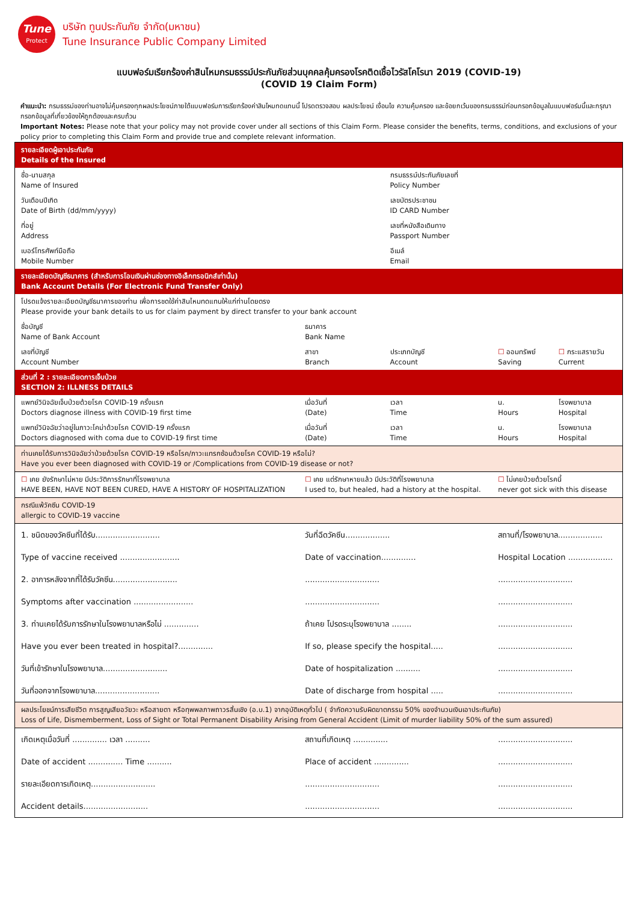Tune
Protect
บริษัท ทูนประกันภัย จำกัด(มหาชน)
Tune Insurance Public Company Limited
แบบฟอร์มเรียกร้องค่าสินไหมกรมธรรม์ประกันภัยส่วนบุคคลคุ้มครองโรคติดเชื้อไวรัสโคโรนา 2019 (COVID-19)
(COVID 19 Claim Form)
คำแนะนำ: กรมธรรม์ของท่านอาจไม่คุ้มครองทุกผลประโยชน์ภายใต้แบบฟอร์มการเรียกร้องค่าสินไหมทดแทนนี้ โปรดตรวจสอบ ผลประโยชน์ เงื่อนไข ความคุ้มครอง และข้อยกเว้นของกรมธรรม์ก่อนกรอกข้อมูลในแบบฟอร์มนี้และกรุณากรอกข้อมูลที่เกี่ยวข้องให้ถูกต้องและครบถ้วน
Important Notes: Please note that your policy may not provide cover under all sections of this Claim Form. Please consider the benefits, terms, conditions, and exclusions of your policy prior to completing this Claim Form and provide true and complete relevant information.
| รายละเอียดผู้เอาประกันภัย Details of the Insured | | | | |
| ชื่อ-นามสกุล Name of Insured | | กรมธรรม์ประกันภัยเลขที่ Policy Number | | |
| วันเดือนปีเกิด Date of Birth (dd/mm/yyyy) | | เลขบัตรประชาชน ID CARD Number | | |
| ที่อยู่ Address | | เลขที่หนังสือเดินทาง Passport Number | | |
| เบอร์โทรศัพท์มือถือ Mobile Number | | อีเมล์ Email | | |
| รายละเอียดบัญชีธนาคาร (สำหรับการโอนเงินผ่านช่องทางอิเล็กทรอนิกส์เท่านั้น) Bank Account Details (For Electronic Fund Transfer Only) | | | | |
| โปรดแจ้งรายละเอียดบัญชีธนาคารของท่าน เพื่อการชดใช้ค่าสินไหมทดแทนให้แก่ท่านโดยตรง Please provide your bank details to us for claim payment by direct transfer to your bank account | | | | |
| ชื่อบัญชี Name of Bank Account | ธนาคาร Bank Name | | | |
| เลขที่บัญชี Account Number | สาขา Branch | ประเภทบัญชี Account | ☐ ออมทรัพย์ Saving | ☐ กระแสรายวัน Current |
| ส่วนที่ 2 : รายละเอียดการเจ็บป่วย SECTION 2: ILLNESS DETAILS | | | | |
| แพทย์วินิจฉัยเจ็บป่วยด้วยโรค COVID-19 ครั้งแรก Doctors diagnose illness with COVID-19 first time | เมื่อวันที่ (Date) | เวลา Time | น. Hours | โรงพยาบาล Hospital |
| แพทย์วินิจฉัยว่าอยู่ในภาวะโคม่าด้วยโรค COVID-19 ครั้งแรก Doctors diagnosed with coma due to COVID-19 first time | เมื่อวันที่ (Date) | เวลา Time | น. Hours | โรงพยาบาล Hospital |
| ท่านเคยได้รับการวินิจฉัยว่าป่วยด้วยโรค COVID-19 หรือโรค/ภาวะแทรกซ้อนด้วยโรค COVID-19 หรือไม่? Have you ever been diagnosed with COVID-19 or /Complications from COVID-19 disease or not? | | | | |
| ☐ เคย ยังรักษาไม่หาย มีประวัติการรักษาที่โรงพยาบาล HAVE BEEN, HAVE NOT BEEN CURED, HAVE A HISTORY OF HOSPITALIZATION | ☐ เคย แต่รักษาหายแล้ว มีประวัติที่โรงพยาบาล I used to, but healed, had a history at the hospital. | | ☐ ไม่เคยป่วยด้วยโรคนี้ never got sick with this disease | |
| กรณีแพ้วัคซีน COVID-19 allergic to COVID-19 vaccine | | | | |
| 1. ชนิดของวัคซีนที่ได้รับ.......................... | วันที่ฉีดวัคซีน.................. | | สถานที่/โรงพยาบาล.................. | |
| Type of vaccine received ........................ | Date of vaccination.............. | | Hospital Location .................. | |
| 2. อาการหลังจากที่ได้รับวัคซีน.......................... | .............................. | | .............................. | |
| Symptoms after vaccination ........................ | .............................. | | .............................. | |
| 3. ท่านเคยได้รับการรักษาในโรงพยาบาลหรือไม่ .............. | ถ้าเคย โปรดระบุโรงพยาบาล ........ | | .............................. | |
| Have you ever been treated in hospital?.............. | If so, please specify the hospital..... | | .............................. | |
| วันที่เข้ารักษาในโรงพยาบาล.......................... | Date of hospitalization .......... | | .............................. | |
| วันที่ออกจากโรงพยาบาล.......................... | Date of discharge from hospital ..... | | .............................. | |
| ผลประโยชน์การเสียชีวิต การสูญเสียอวัยวะ หรือสายตา หรือทุพพลภาพถาวรสิ้นเชิง (อ.บ.1) จากอุบัติเหตุทั่วไป ( จำกัดความรับผิดฆาตกรรม 50% ของจำนวนเงินเอาประกันภัย) Loss of Life, Dismemberment, Loss of Sight or Total Permanent Disability Arising from General Accident (Limit of murder liability 50% of the sum assured) | | | | |
| เกิดเหตุเมื่อวันที่ .............. เวลา .......... | สถานที่เกิดเหตุ .............. | | .............................. | |
| Date of accident .............. Time .......... | Place of accident .............. | | .............................. | |
| รายละเอียดการเกิดเหตุ.......................... | .............................. | | .............................. | |
| Accident details.......................... | .............................. | | .............................. | |